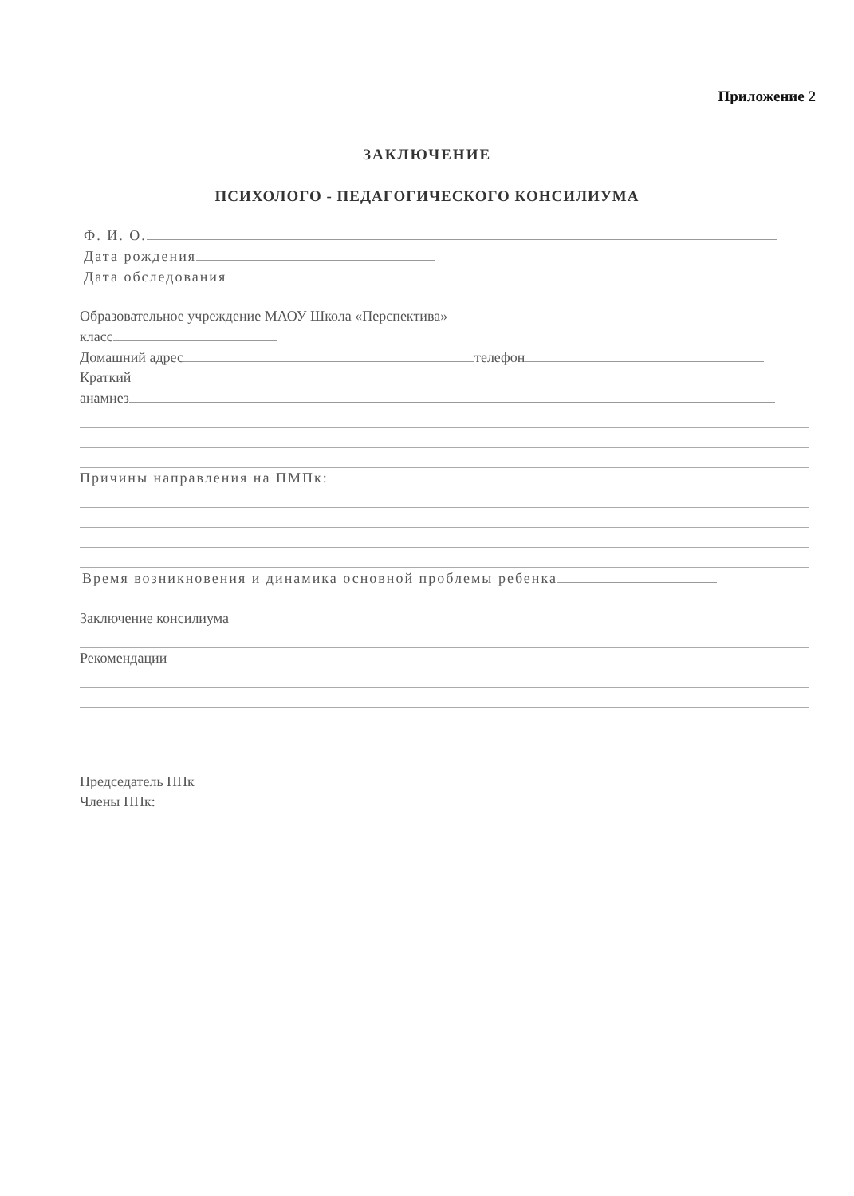Приложение 2
ЗАКЛЮЧЕНИЕ
ПСИХОЛОГО - ПЕДАГОГИЧЕСКОГО КОНСИЛИУМА
Ф. И. О.
Дата рождения
Дата обследования
Образовательное учреждение МАОУ Школа «Перспектива»
класс
Домашний адрес телефон
Краткий
анамнез
Причины направления на ПМПк:
Время возникновения и динамика основной проблемы ребенка
Заключение консилиума
Рекомендации
Председатель ППк
Члены ППк: